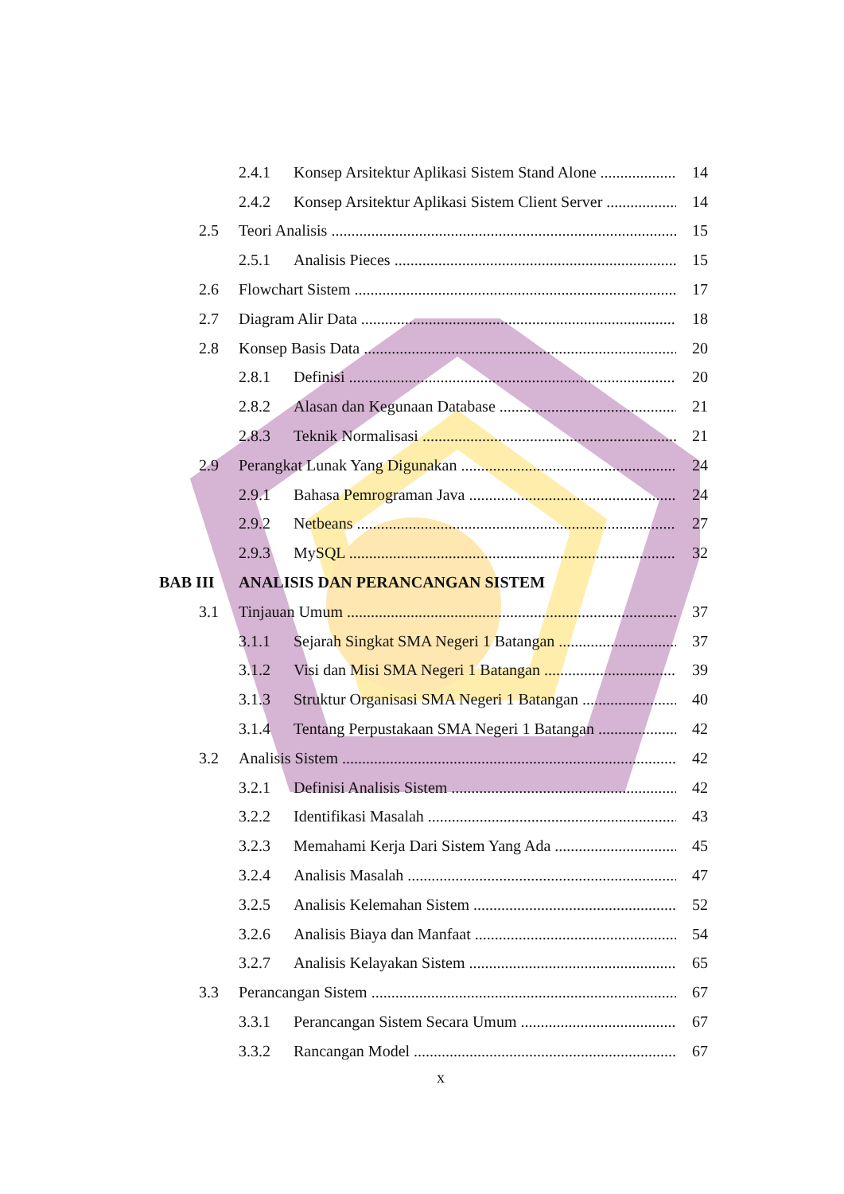2.4.1 Konsep Arsitektur Aplikasi Sistem Stand Alone 14
2.4.2 Konsep Arsitektur Aplikasi Sistem Client Server 14
2.5 Teori Analisis 15
2.5.1 Analisis Pieces 15
2.6 Flowchart Sistem 17
2.7 Diagram Alir Data 18
2.8 Konsep Basis Data 20
2.8.1 Definisi 20
2.8.2 Alasan dan Kegunaan Database 21
2.8.3 Teknik Normalisasi 21
2.9 Perangkat Lunak Yang Digunakan 24
2.9.1 Bahasa Pemrograman Java 24
2.9.2 Netbeans 27
2.9.3 MySQL 32
BAB III ANALISIS DAN PERANCANGAN SISTEM
3.1 Tinjauan Umum 37
3.1.1 Sejarah Singkat SMA Negeri 1 Batangan 37
3.1.2 Visi dan Misi SMA Negeri 1 Batangan 39
3.1.3 Struktur Organisasi SMA Negeri 1 Batangan 40
3.1.4 Tentang Perpustakaan SMA Negeri 1 Batangan 42
3.2 Analisis Sistem 42
3.2.1 Definisi Analisis Sistem 42
3.2.2 Identifikasi Masalah 43
3.2.3 Memahami Kerja Dari Sistem Yang Ada 45
3.2.4 Analisis Masalah 47
3.2.5 Analisis Kelemahan Sistem 52
3.2.6 Analisis Biaya dan Manfaat 54
3.2.7 Analisis Kelayakan Sistem 65
3.3 Perancangan Sistem 67
3.3.1 Perancangan Sistem Secara Umum 67
3.3.2 Rancangan Model 67
x